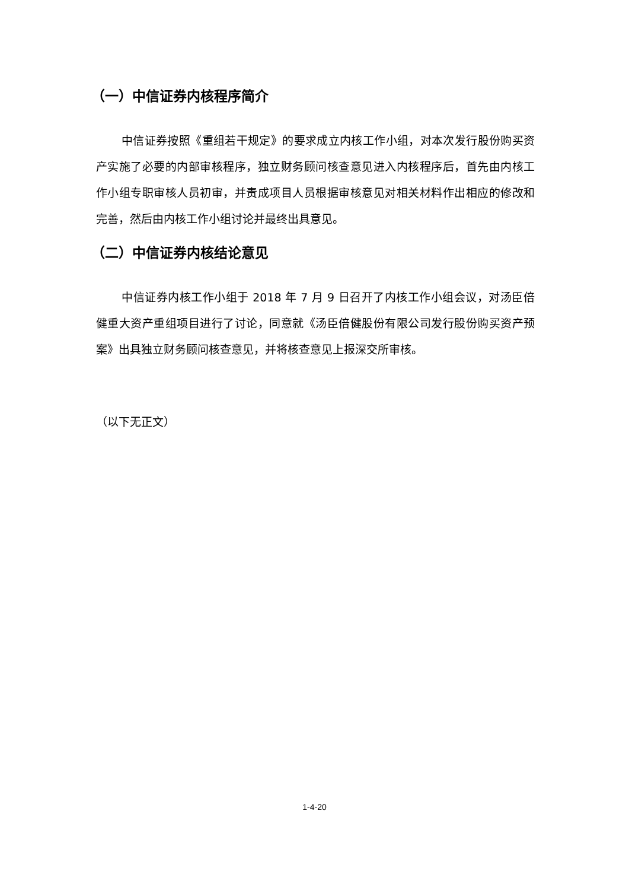（一）中信证券内核程序简介
中信证券按照《重组若干规定》的要求成立内核工作小组，对本次发行股份购买资产实施了必要的内部审核程序，独立财务顾问核查意见进入内核程序后，首先由内核工作小组专职审核人员初审，并责成项目人员根据审核意见对相关材料作出相应的修改和完善，然后由内核工作小组讨论并最终出具意见。
（二）中信证券内核结论意见
中信证券内核工作小组于 2018 年 7 月 9 日召开了内核工作小组会议，对汤臣倍健重大资产重组项目进行了讨论，同意就《汤臣倍健股份有限公司发行股份购买资产预案》出具独立财务顾问核查意见，并将核查意见上报深交所审核。
（以下无正文）
1-4-20